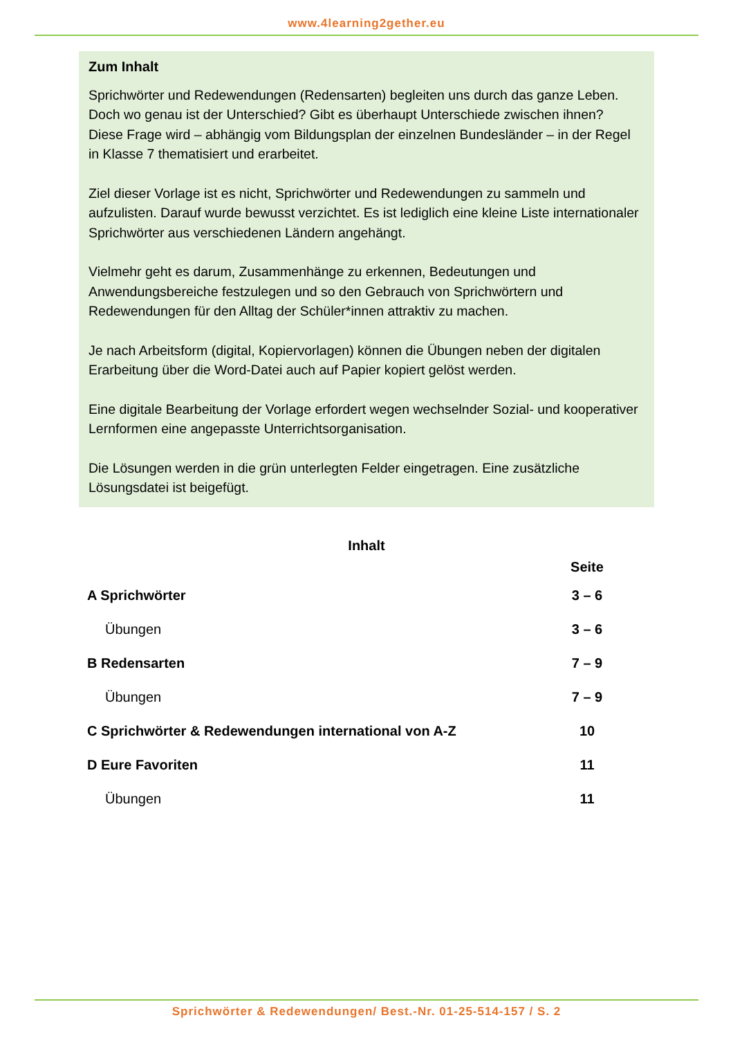www.4learning2gether.eu
Zum Inhalt
Sprichwörter und Redewendungen (Redensarten) begleiten uns durch das ganze Leben. Doch wo genau ist der Unterschied? Gibt es überhaupt Unterschiede zwischen ihnen?
Diese Frage wird – abhängig vom Bildungsplan der einzelnen Bundesländer – in der Regel in Klasse 7 thematisiert und erarbeitet.
Ziel dieser Vorlage ist es nicht, Sprichwörter und Redewendungen zu sammeln und aufzulisten. Darauf wurde bewusst verzichtet. Es ist lediglich eine kleine Liste internationaler Sprichwörter aus verschiedenen Ländern angehängt.
Vielmehr geht es darum, Zusammenhänge zu erkennen, Bedeutungen und Anwendungsbereiche festzulegen und so den Gebrauch von Sprichwörtern und Redewendungen für den Alltag der Schüler*innen attraktiv zu machen.
Je nach Arbeitsform (digital, Kopiervorlagen) können die Übungen neben der digitalen Erarbeitung über die Word-Datei auch auf Papier kopiert gelöst werden.
Eine digitale Bearbeitung der Vorlage erfordert wegen wechselnder Sozial- und kooperativer Lernformen eine angepasste Unterrichtsorganisation.
Die Lösungen werden in die grün unterlegten Felder eingetragen. Eine zusätzliche Lösungsdatei ist beigefügt.
Inhalt
| | Seite |
| --- | --- |
| A Sprichwörter | 3 – 6 |
| Übungen | 3 – 6 |
| B Redensarten | 7 – 9 |
| Übungen | 7 – 9 |
| C Sprichwörter & Redewendungen international von A-Z | 10 |
| D Eure Favoriten | 11 |
| Übungen | 11 |
Sprichwörter & Redewendungen/ Best.-Nr. 01-25-514-157 / S. 2